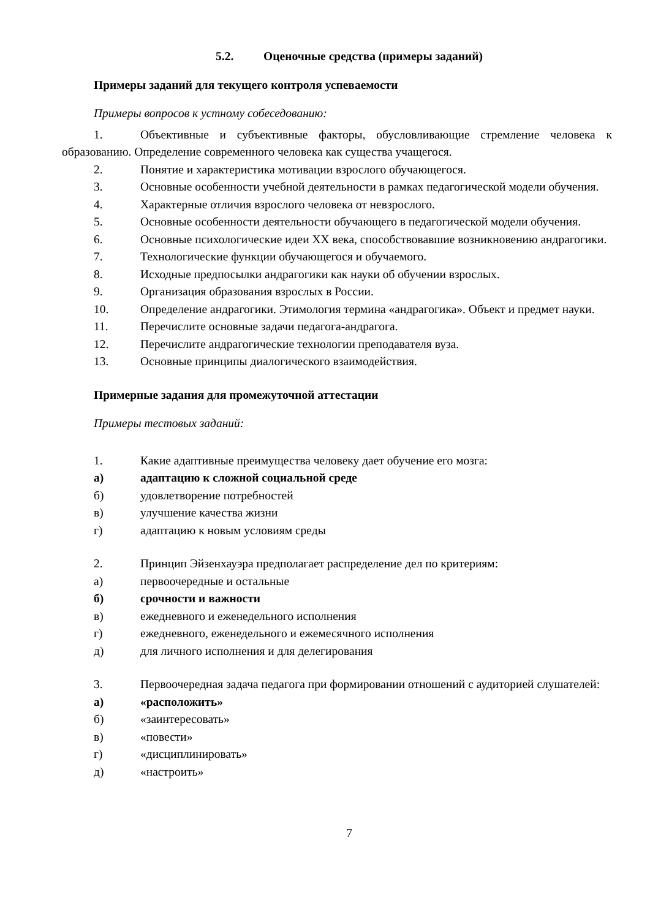5.2. Оценочные средства (примеры заданий)
Примеры заданий для текущего контроля успеваемости
Примеры вопросов к устному собеседованию:
1. Объективные и субъективные факторы, обусловливающие стремление человека к образованию. Определение современного человека как существа учащегося.
2. Понятие и характеристика мотивации взрослого обучающегося.
3. Основные особенности учебной деятельности в рамках педагогической модели обучения.
4. Характерные отличия взрослого человека от невзрослого.
5. Основные особенности деятельности обучающего в педагогической модели обучения.
6. Основные психологические идеи XX века, способствовавшие возникновению андрагогики.
7. Технологические функции обучающегося и обучаемого.
8. Исходные предпосылки андрагогики как науки об обучении взрослых.
9. Организация образования взрослых в России.
10. Определение андрагогики. Этимология термина «андрагогика». Объект и предмет науки.
11. Перечислите основные задачи педагога-андрагога.
12. Перечислите андрагогические технологии преподавателя вуза.
13. Основные принципы диалогического взаимодействия.
Примерные задания для промежуточной аттестации
Примеры тестовых заданий:
1. Какие адаптивные преимущества человеку дает обучение его мозга:
а) адаптацию к сложной социальной среде
б) удовлетворение потребностей
в) улучшение качества жизни
г) адаптацию к новым условиям среды
2. Принцип Эйзенхауэра предполагает распределение дел по критериям:
а) первоочередные и остальные
б) срочности и важности
в) ежедневного и еженедельного исполнения
г) ежедневного, еженедельного и ежемесячного исполнения
д) для личного исполнения и для делегирования
3. Первоочередная задача педагога при формировании отношений с аудиторией слушателей:
а) «расположить»
б) «заинтересовать»
в) «повести»
г) «дисциплинировать»
д) «настроить»
7